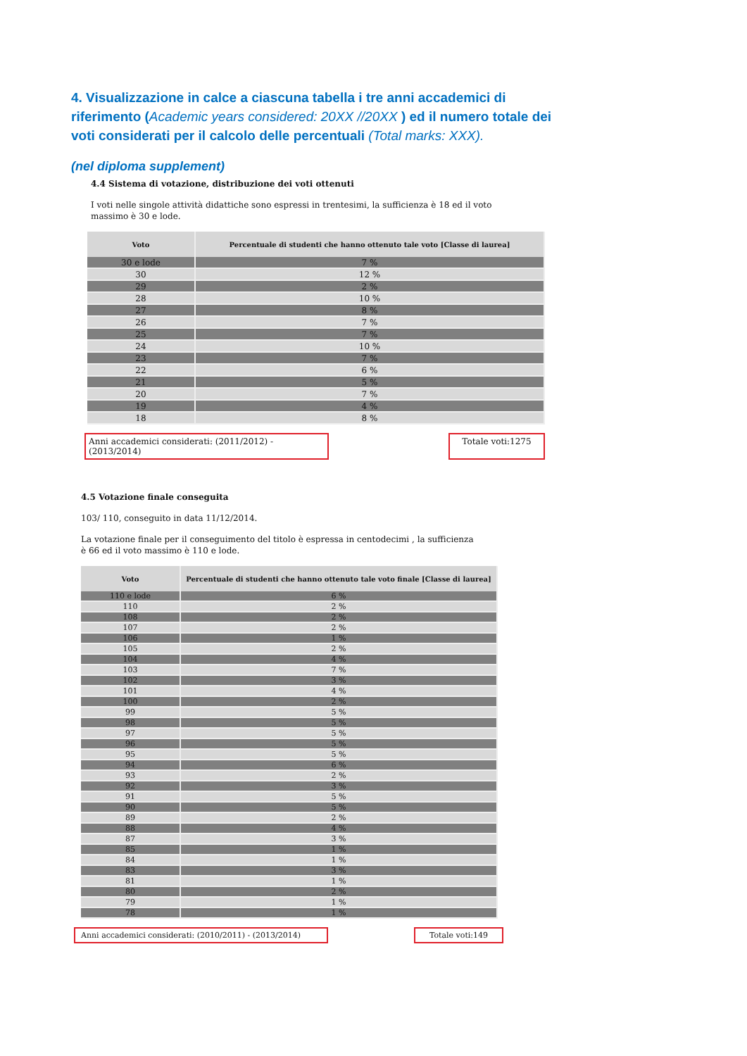4. Visualizzazione in calce a ciascuna tabella i tre anni accademici di riferimento (Academic years considered: 20XX //20XX ) ed il numero totale dei voti considerati per il calcolo delle percentuali (Total marks: XXX).
(nel diploma supplement)
4.4 Sistema di votazione, distribuzione dei voti ottenuti
I voti nelle singole attività didattiche sono espressi in trentesimi, la sufficienza è 18 ed il voto massimo è 30 e lode.
| Voto | Percentuale di studenti che hanno ottenuto tale voto [Classe di laurea] |
| --- | --- |
| 30 e lode | 7 % |
| 30 | 12 % |
| 29 | 2 % |
| 28 | 10 % |
| 27 | 8 % |
| 26 | 7 % |
| 25 | 7 % |
| 24 | 10 % |
| 23 | 7 % |
| 22 | 6 % |
| 21 | 5 % |
| 20 | 7 % |
| 19 | 4 % |
| 18 | 8 % |
Anni accademici considerati: (2011/2012) - (2013/2014) Totale voti:1275
4.5 Votazione finale conseguita
103/ 110, conseguito in data 11/12/2014.
La votazione finale per il conseguimento del titolo è espressa in centodecimi , la sufficienza è 66 ed il voto massimo è 110 e lode.
| Voto | Percentuale di studenti che hanno ottenuto tale voto finale [Classe di laurea] |
| --- | --- |
| 110 e lode | 6 % |
| 110 | 2 % |
| 108 | 2 % |
| 107 | 2 % |
| 106 | 1 % |
| 105 | 2 % |
| 104 | 4 % |
| 103 | 7 % |
| 102 | 3 % |
| 101 | 4 % |
| 100 | 2 % |
| 99 | 5 % |
| 98 | 5 % |
| 97 | 5 % |
| 96 | 5 % |
| 95 | 5 % |
| 94 | 6 % |
| 93 | 2 % |
| 92 | 3 % |
| 91 | 5 % |
| 90 | 5 % |
| 89 | 2 % |
| 88 | 4 % |
| 87 | 3 % |
| 85 | 1 % |
| 84 | 1 % |
| 83 | 3 % |
| 81 | 1 % |
| 80 | 2 % |
| 79 | 1 % |
| 78 | 1 % |
Anni accademici considerati: (2010/2011) - (2013/2014) Totale voti:149